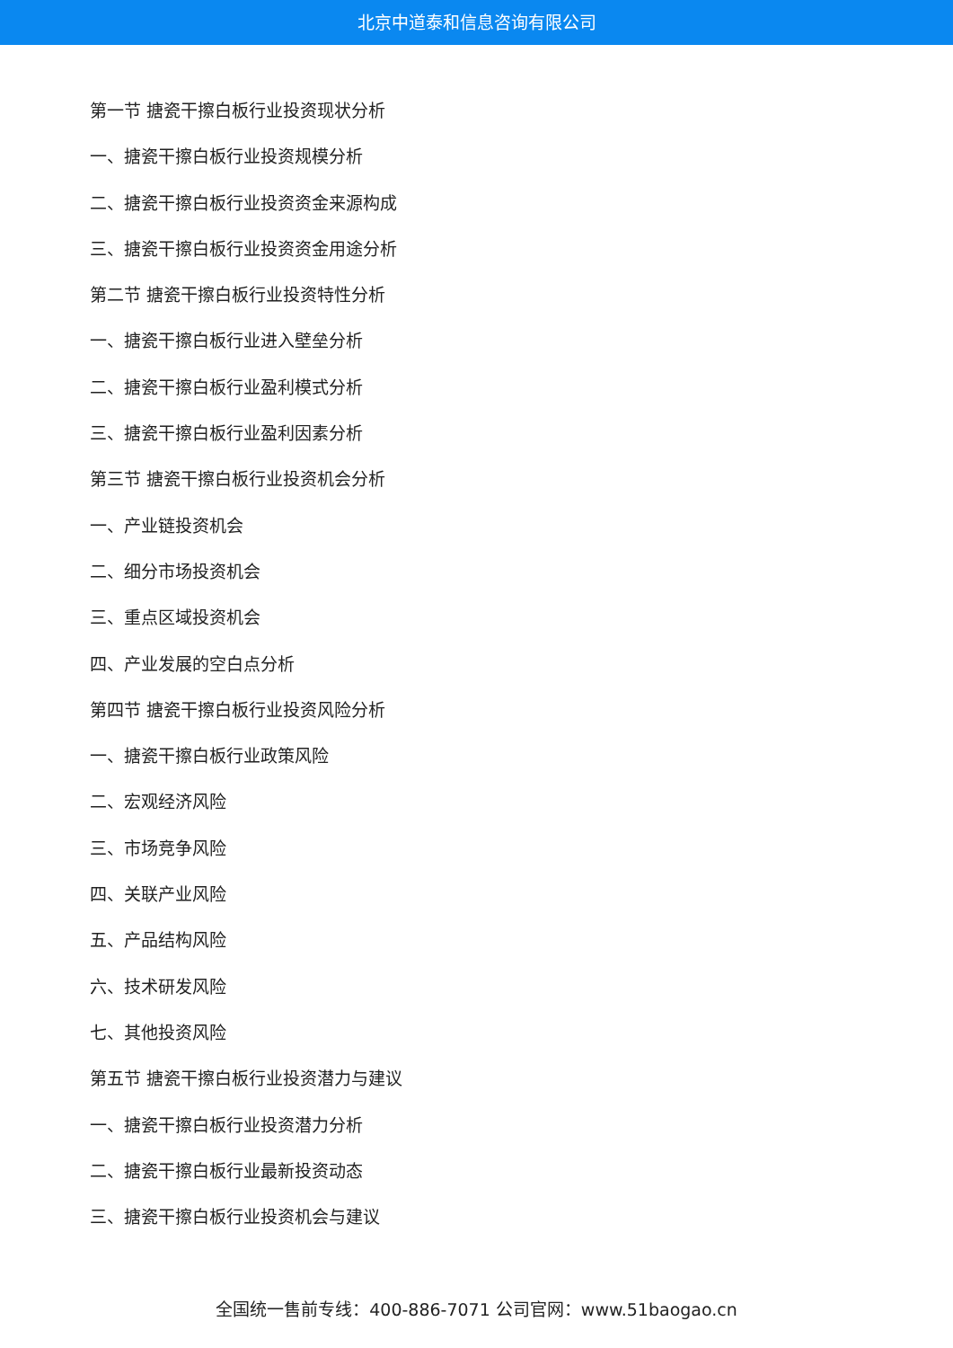北京中道泰和信息咨询有限公司
第一节 搪瓷干擦白板行业投资现状分析
一、搪瓷干擦白板行业投资规模分析
二、搪瓷干擦白板行业投资资金来源构成
三、搪瓷干擦白板行业投资资金用途分析
第二节 搪瓷干擦白板行业投资特性分析
一、搪瓷干擦白板行业进入壁垒分析
二、搪瓷干擦白板行业盈利模式分析
三、搪瓷干擦白板行业盈利因素分析
第三节 搪瓷干擦白板行业投资机会分析
一、产业链投资机会
二、细分市场投资机会
三、重点区域投资机会
四、产业发展的空白点分析
第四节 搪瓷干擦白板行业投资风险分析
一、搪瓷干擦白板行业政策风险
二、宏观经济风险
三、市场竞争风险
四、关联产业风险
五、产品结构风险
六、技术研发风险
七、其他投资风险
第五节 搪瓷干擦白板行业投资潜力与建议
一、搪瓷干擦白板行业投资潜力分析
二、搪瓷干擦白板行业最新投资动态
三、搪瓷干擦白板行业投资机会与建议
全国统一售前专线：400-886-7071 公司官网：www.51baogao.cn